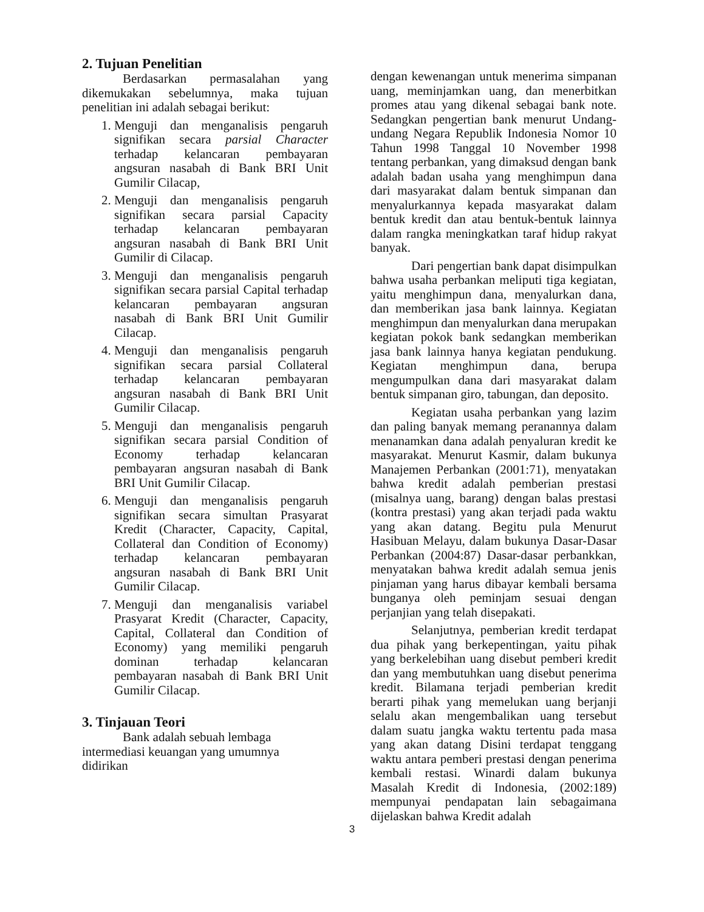2. Tujuan Penelitian
Berdasarkan permasalahan yang dikemukakan sebelumnya, maka tujuan penelitian ini adalah sebagai berikut:
1. Menguji dan menganalisis pengaruh signifikan secara parsial Character terhadap kelancaran pembayaran angsuran nasabah di Bank BRI Unit Gumilir Cilacap,
2. Menguji dan menganalisis pengaruh signifikan secara parsial Capacity terhadap kelancaran pembayaran angsuran nasabah di Bank BRI Unit Gumilir di Cilacap.
3. Menguji dan menganalisis pengaruh signifikan secara parsial Capital terhadap kelancaran pembayaran angsuran nasabah di Bank BRI Unit Gumilir Cilacap.
4. Menguji dan menganalisis pengaruh signifikan secara parsial Collateral terhadap kelancaran pembayaran angsuran nasabah di Bank BRI Unit Gumilir Cilacap.
5. Menguji dan menganalisis pengaruh signifikan secara parsial Condition of Economy terhadap kelancaran pembayaran angsuran nasabah di Bank BRI Unit Gumilir Cilacap.
6. Menguji dan menganalisis pengaruh signifikan secara simultan Prasyarat Kredit (Character, Capacity, Capital, Collateral dan Condition of Economy) terhadap kelancaran pembayaran angsuran nasabah di Bank BRI Unit Gumilir Cilacap.
7. Menguji dan menganalisis variabel Prasyarat Kredit (Character, Capacity, Capital, Collateral dan Condition of Economy) yang memiliki pengaruh dominan terhadap kelancaran pembayaran nasabah di Bank BRI Unit Gumilir Cilacap.
3. Tinjauan Teori
Bank adalah sebuah lembaga
intermediasi keuangan yang umumnya didirikan
dengan kewenangan untuk menerima simpanan uang, meminjamkan uang, dan menerbitkan promes atau yang dikenal sebagai bank note. Sedangkan pengertian bank menurut Undang-undang Negara Republik Indonesia Nomor 10 Tahun 1998 Tanggal 10 November 1998 tentang perbankan, yang dimaksud dengan bank adalah badan usaha yang menghimpun dana dari masyarakat dalam bentuk simpanan dan menyalurkannya kepada masyarakat dalam bentuk kredit dan atau bentuk-bentuk lainnya dalam rangka meningkatkan taraf hidup rakyat banyak.
Dari pengertian bank dapat disimpulkan bahwa usaha perbankan meliputi tiga kegiatan, yaitu menghimpun dana, menyalurkan dana, dan memberikan jasa bank lainnya. Kegiatan menghimpun dan menyalurkan dana merupakan kegiatan pokok bank sedangkan memberikan jasa bank lainnya hanya kegiatan pendukung. Kegiatan menghimpun dana, berupa mengumpulkan dana dari masyarakat dalam bentuk simpanan giro, tabungan, dan deposito.
Kegiatan usaha perbankan yang lazim dan paling banyak memang peranannya dalam menanamkan dana adalah penyaluran kredit ke masyarakat. Menurut Kasmir, dalam bukunya Manajemen Perbankan (2001:71), menyatakan bahwa kredit adalah pemberian prestasi (misalnya uang, barang) dengan balas prestasi (kontra prestasi) yang akan terjadi pada waktu yang akan datang. Begitu pula Menurut Hasibuan Melayu, dalam bukunya Dasar-Dasar Perbankan (2004:87) Dasar-dasar perbankkan, menyatakan bahwa kredit adalah semua jenis pinjaman yang harus dibayar kembali bersama bunganya oleh peminjam sesuai dengan perjanjian yang telah disepakati.
Selanjutnya, pemberian kredit terdapat dua pihak yang berkepentingan, yaitu pihak yang berkelebihan uang disebut pemberi kredit dan yang membutuhkan uang disebut penerima kredit. Bilamana terjadi pemberian kredit berarti pihak yang memelukan uang berjanji selalu akan mengembalikan uang tersebut dalam suatu jangka waktu tertentu pada masa yang akan datang Disini terdapat tenggang waktu antara pemberi prestasi dengan penerima kembali restasi. Winardi dalam bukunya Masalah Kredit di Indonesia, (2002:189) mempunyai pendapatan lain sebagaimana dijelaskan bahwa Kredit adalah
3